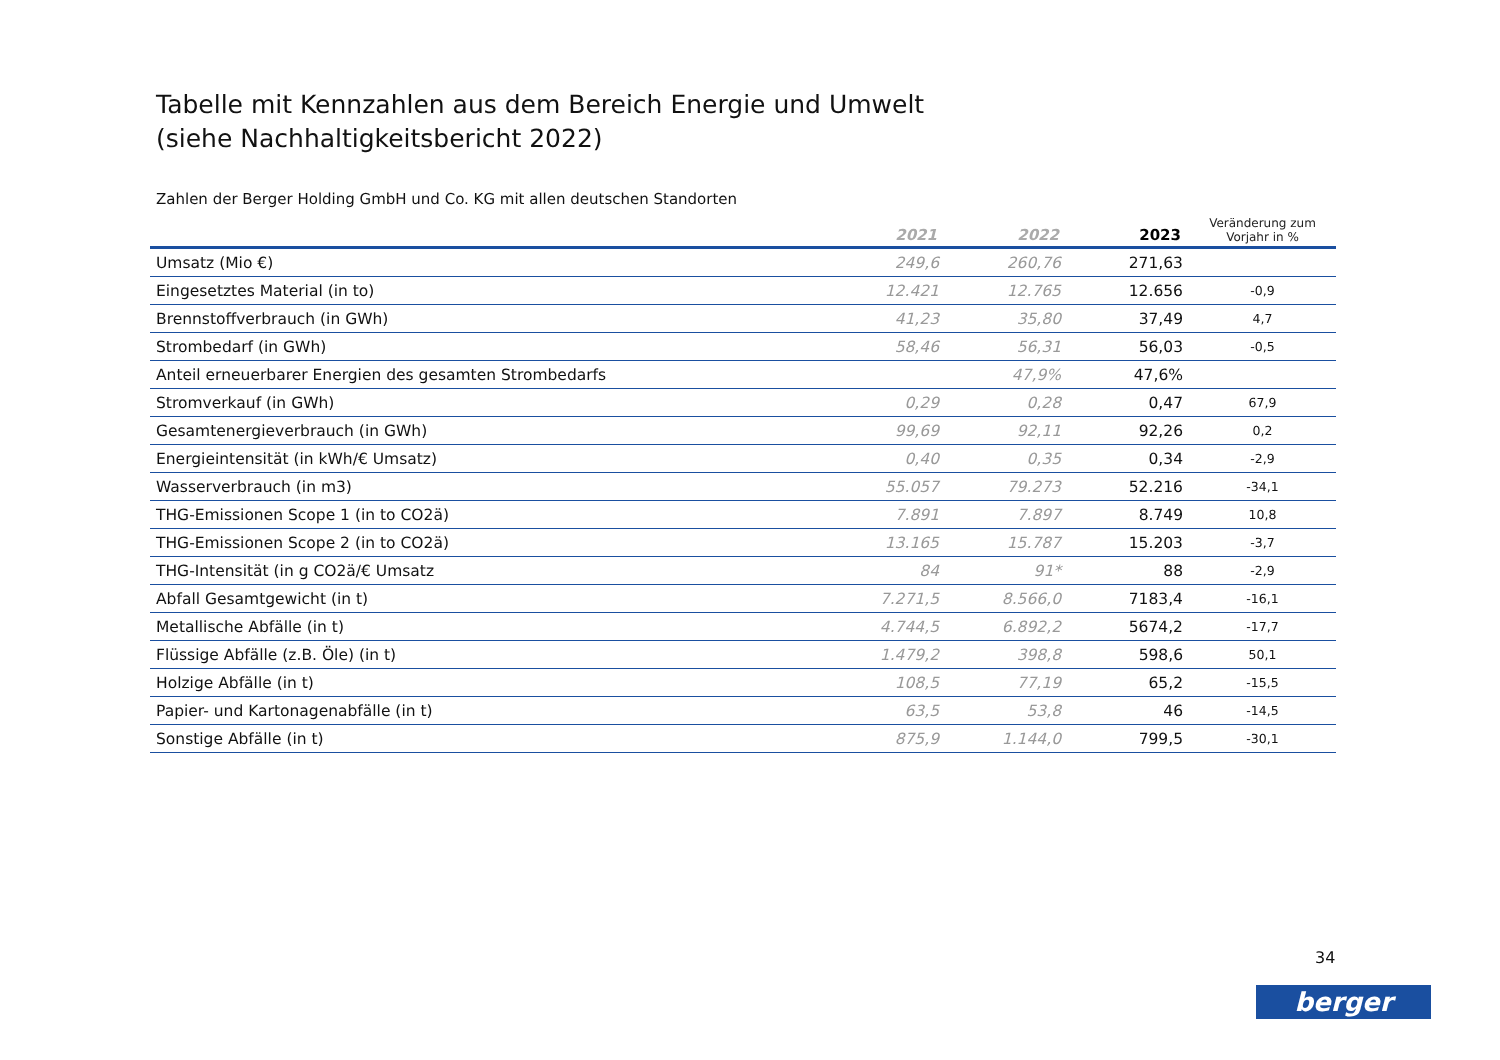Tabelle mit Kennzahlen aus dem Bereich Energie und Umwelt
(siehe Nachhaltigkeitsbericht 2022)
Zahlen der Berger Holding GmbH und Co. KG mit allen deutschen Standorten
| | 2021 | 2022 | 2023 | Veränderung zum Vorjahr in % |
| --- | --- | --- | --- | --- |
| Umsatz (Mio €) | 249,6 | 260,76 | 271,63 | |
| Eingesetztes Material (in to) | 12.421 | 12.765 | 12.656 | -0,9 |
| Brennstoffverbrauch (in GWh) | 41,23 | 35,80 | 37,49 | 4,7 |
| Strombedarf (in GWh) | 58,46 | 56,31 | 56,03 | -0,5 |
| Anteil erneuerbarer Energien des gesamten Strombedarfs | | 47,9% | 47,6% | |
| Stromverkauf (in GWh) | 0,29 | 0,28 | 0,47 | 67,9 |
| Gesamtenergieverbrauch (in GWh) | 99,69 | 92,11 | 92,26 | 0,2 |
| Energieintensität (in kWh/€ Umsatz) | 0,40 | 0,35 | 0,34 | -2,9 |
| Wasserverbrauch (in m3) | 55.057 | 79.273 | 52.216 | -34,1 |
| THG-Emissionen Scope 1 (in to CO2ä) | 7.891 | 7.897 | 8.749 | 10,8 |
| THG-Emissionen Scope 2 (in to CO2ä) | 13.165 | 15.787 | 15.203 | -3,7 |
| THG-Intensität (in g CO2ä/€ Umsatz | 84 | 91* | 88 | -2,9 |
| Abfall Gesamtgewicht (in t) | 7.271,5 | 8.566,0 | 7183,4 | -16,1 |
| Metallische Abfälle (in t) | 4.744,5 | 6.892,2 | 5674,2 | -17,7 |
| Flüssige Abfälle (z.B. Öle) (in t) | 1.479,2 | 398,8 | 598,6 | 50,1 |
| Holzige Abfälle (in t) | 108,5 | 77,19 | 65,2 | -15,5 |
| Papier- und Kartonagenabfälle (in t) | 63,5 | 53,8 | 46 | -14,5 |
| Sonstige Abfälle (in t) | 875,9 | 1.144,0 | 799,5 | -30,1 |
34
berger